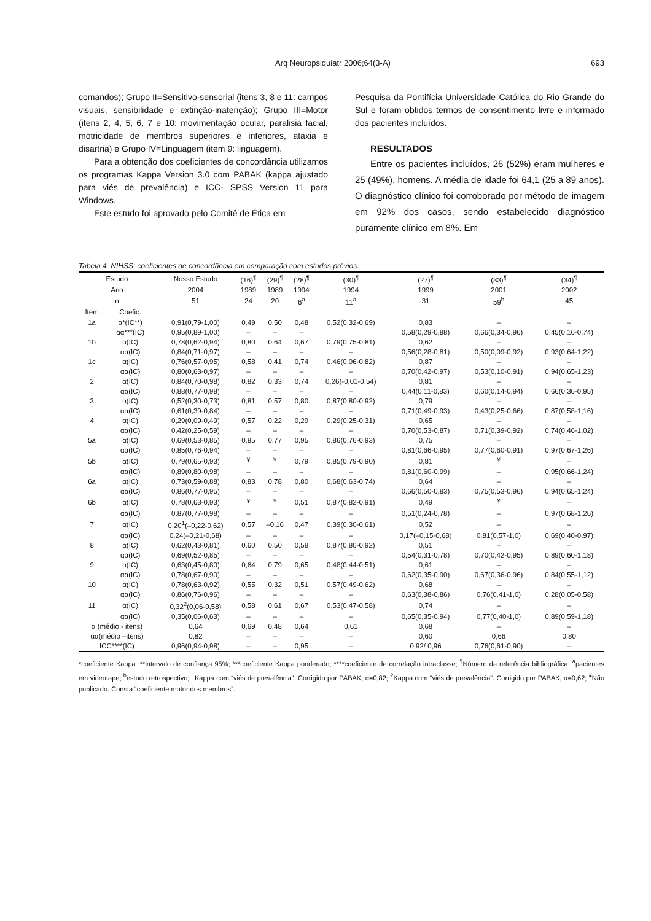Arq Neuropsiquiatr 2006;64(3-A) 693
comandos); Grupo II=Sensitivo-sensorial (itens 3, 8 e 11: campos visuais, sensibilidade e extinção-inatenção); Grupo III=Motor (itens 2, 4, 5, 6, 7 e 10: movimentação ocular, paralisia facial, motricidade de membros superiores e inferiores, ataxia e disartria) e Grupo IV=Linguagem (item 9: linguagem).
Para a obtenção dos coeficientes de concordância utilizamos os programas Kappa Version 3.0 com PABAK (kappa ajustado para viés de prevalência) e ICC- SPSS Version 11 para Windows.
Este estudo foi aprovado pelo Comitê de Ética em
Pesquisa da Pontifícia Universidade Católica do Rio Grande do Sul e foram obtidos termos de consentimento livre e informado dos pacientes incluídos.
RESULTADOS
Entre os pacientes incluídos, 26 (52%) eram mulheres e 25 (49%), homens. A média de idade foi 64,1 (25 a 89 anos). O diagnóstico clínico foi corroborado por método de imagem em 92% dos casos, sendo estabelecido diagnóstico puramente clínico em 8%. Em
Tabela 4. NIHSS: coeficientes de concordância em comparação com estudos prévios.
| Estudo | | Nosso Estudo | (16)<sup>¶</sup> | (29)<sup>¶</sup> | (28)<sup>¶</sup> | (30)<sup>¶</sup> | (27)<sup>¶</sup> | (33)<sup>¶</sup> | (34)<sup>¶</sup> |
| --- | --- | --- | --- | --- | --- | --- | --- | --- | --- |
| Ano | | 2004 | 1989 | 1989 | 1994 | 1994 | 1999 | 2001 | 2002 |
| n | | 51 | 24 | 20 | 6<sup>a</sup> | 11<sup>a</sup> | 31 | 59<sup>b</sup> | 45 |
| Item | Coefic. | | | | | | | | |
| 1a | α*(IC**) | 0,91(0,79-1,00) | 0,49 | 0,50 | 0,48 | 0,52(0,32-0,69) | 0,83 | – | – |
| | αα***(IC) | 0,95(0,89-1,00) | – | – | – | | 0,58(0,29-0,88) | 0,66(0,34-0,96) | 0,45(0,16-0,74) |
| 1b | α(IC) | 0,78(0,62-0,94) | 0,80 | 0,64 | 0,67 | 0,79(0,75-0,81) | 0,62 | – | – |
| | αα(IC) | 0,84(0,71-0,97) | – | – | – | – | 0,56(0,28-0,81) | 0,50(0,09-0,92) | 0,93(0,64-1,22) |
| 1c | α(IC) | 0,76(0,57-0,95) | 0,58 | 0,41 | 0,74 | 0,46(0,06-0,82) | 0,87 | – | – |
| | αα(IC) | 0,80(0,63-0,97) | – | – | – | – | 0,70(0,42-0,97) | 0,53(0,10-0,91) | 0,94(0,65-1,23) |
| 2 | α(IC) | 0,84(0,70-0,98) | 0,82 | 0,33 | 0,74 | 0,26(-0,01-0,54) | 0,81 | – | – |
| | αα(IC) | 0,88(0,77-0,98) | – | – | – | – | 0,44(0,11-0,83) | 0,60(0,14-0,94) | 0,66(0,36-0,95) |
| 3 | α(IC) | 0,52(0,30-0,73) | 0,81 | 0,57 | 0,80 | 0,87(0,80-0,92) | 0,79 | – | – |
| | αα(IC) | 0,61(0,39-0,84) | – | – | – | – | 0,71(0,49-0,93) | 0,43(0,25-0,66) | 0,87(0,58-1,16) |
| 4 | α(IC) | 0,29(0,09-0,49) | 0,57 | 0,22 | 0,29 | 0,29(0,25-0,31) | 0,65 | – | – |
| | αα(IC) | 0,42(0,25-0,59) | – | – | – | – | 0,70(0,53-0,87) | 0,71(0,39-0,92) | 0,74(0,46-1,02) |
| 5a | α(IC) | 0,69(0,53-0,85) | 0,85 | 0,77 | 0,95 | 0,86(0,76-0,93) | 0,75 | – | – |
| | αα(IC) | 0,85(0,76-0,94) | – | – | – | – | 0,81(0,66-0,95) | 0,77(0,60-0,91) | 0,97(0,67-1,26) |
| 5b | α(IC) | 0,79(0,65-0,93) | <sup>¥</sup> | <sup>¥</sup> | 0,79 | 0,85(0,79-0,90) | 0,81 | <sup>¥</sup> | – |
| | αα(IC) | 0,89(0,80-0,98) | – | – | – | – | 0,81(0,60-0,99) | – | 0,95(0,66-1,24) |
| 6a | α(IC) | 0,73(0,59-0,88) | 0,83 | 0,78 | 0,80 | 0,68(0,63-0,74) | 0,64 | – | – |
| | αα(IC) | 0,86(0,77-0,95) | – | – | – | – | 0,66(0,50-0,83) | 0,75(0,53-0,96) | 0,94(0,65-1,24) |
| 6b | α(IC) | 0,78(0,63-0,93) | <sup>¥</sup> | <sup>¥</sup> | 0,51 | 0,87(0,82-0,91) | 0,49 | <sup>¥</sup> | – |
| | αα(IC) | 0,87(0,77-0,98) | – | – | – | – | 0,51(0,24-0,78) | – | 0,97(0,68-1,26) |
| 7 | α(IC) | 0,20<sup>1</sup>(–0,22-0,62) | 0,57 | –0,16 | 0,47 | 0,39(0,30-0,61) | 0,52 | – | – |
| | αα(IC) | 0,24(–0,21-0,68) | – | – | – | – | 0,17(–0,15-0,68) | 0,81(0,57-1,0) | 0,69(0,40-0,97) |
| 8 | α(IC) | 0,62(0,43-0,81) | 0,60 | 0,50 | 0,58 | 0,87(0,80-0,92) | 0,51 | – | – |
| | αα(IC) | 0,69(0,52-0,85) | – | – | – | – | 0,54(0,31-0,78) | 0,70(0,42-0,95) | 0,89(0,60-1,18) |
| 9 | α(IC) | 0,63(0,45-0,80) | 0,64 | 0,79 | 0,65 | 0,48(0,44-0,51) | 0,61 | – | – |
| | αα(IC) | 0,78(0,67-0,90) | – | – | – | – | 0,62(0,35-0,90) | 0,67(0,36-0,96) | 0,84(0,55-1,12) |
| 10 | α(IC) | 0,78(0,63-0,92) | 0,55 | 0,32 | 0,51 | 0,57(0,49-0,62) | 0,68 | – | – |
| | αα(IC) | 0,86(0,76-0,96) | – | – | – | – | 0,63(0,38-0,86) | 0,76(0,41-1,0) | 0,28(0,05-0,58) |
| 11 | α(IC) | 0,32<sup>2</sup>(0,06-0,58) | 0,58 | 0,61 | 0,67 | 0,53(0,47-0,58) | 0,74 | – | – |
| | αα(IC) | 0,35(0,06-0,63) | – | – | – | – | 0,65(0,35-0,94) | 0,77(0,40-1,0) | 0,89(0,59-1,18) |
| α (médio - itens) | | 0,64 | 0,69 | 0,48 | 0,64 | 0,61 | 0,68 | – | – |
| αα(médio –itens) | | 0,82 | – | – | – | – | 0,60 | 0,66 | 0,80 |
| ICC****(IC) | | 0,96(0,94-0,98) | – | – | 0,95 | – | 0,92/ 0,96 | 0,76(0,61-0,90) | – |
*coeficiente Kappa ;**intervalo de confiança 95%; ***coeficiente Kappa ponderado; ****coeficiente de correlação intraclasse; <sup>¶</sup>Número da referência bibliográfica; <sup>a</sup>pacientes em videotape; <sup>b</sup>estudo retrospectivo; <sup>1</sup>Kappa com “viés de prevalência”. Corrigido por PABAK, α=0,82; <sup>2</sup>Kappa com “viés de prevalência”. Corrigido por PABAK, α=0,62; <sup>¥</sup>Não publicado. Consta “coeficiente motor dos membros”.